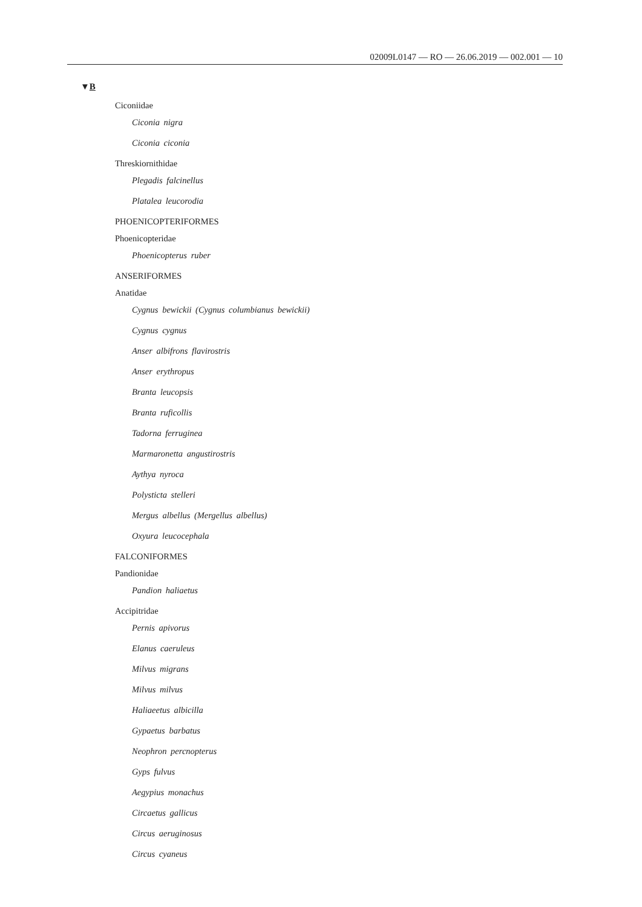02009L0147 — RO — 26.06.2019 — 002.001 — 10
▼B
Ciconiidae
Ciconia nigra
Ciconia ciconia
Threskiornithidae
Plegadis falcinellus
Platalea leucorodia
PHOENICOPTERIFORMES
Phoenicopteridae
Phoenicopterus ruber
ANSERIFORMES
Anatidae
Cygnus bewickii (Cygnus columbianus bewickii)
Cygnus cygnus
Anser albifrons flavirostris
Anser erythropus
Branta leucopsis
Branta ruficollis
Tadorna ferruginea
Marmaronetta angustirostris
Aythya nyroca
Polysticta stelleri
Mergus albellus (Mergellus albellus)
Oxyura leucocephala
FALCONIFORMES
Pandionidae
Pandion haliaetus
Accipitridae
Pernis apivorus
Elanus caeruleus
Milvus migrans
Milvus milvus
Haliaeetus albicilla
Gypaetus barbatus
Neophron percnopterus
Gyps fulvus
Aegypius monachus
Circaetus gallicus
Circus aeruginosus
Circus cyaneus